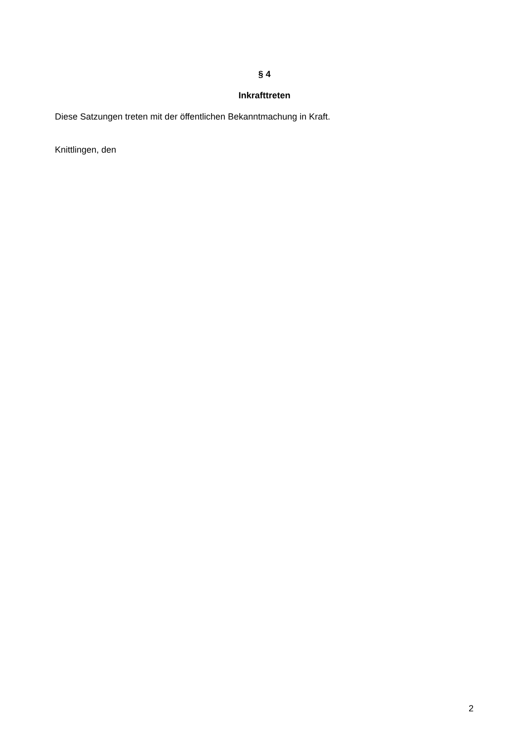§ 4
Inkrafttreten
Diese Satzungen treten mit der öffentlichen Bekanntmachung in Kraft.
Knittlingen, den
2